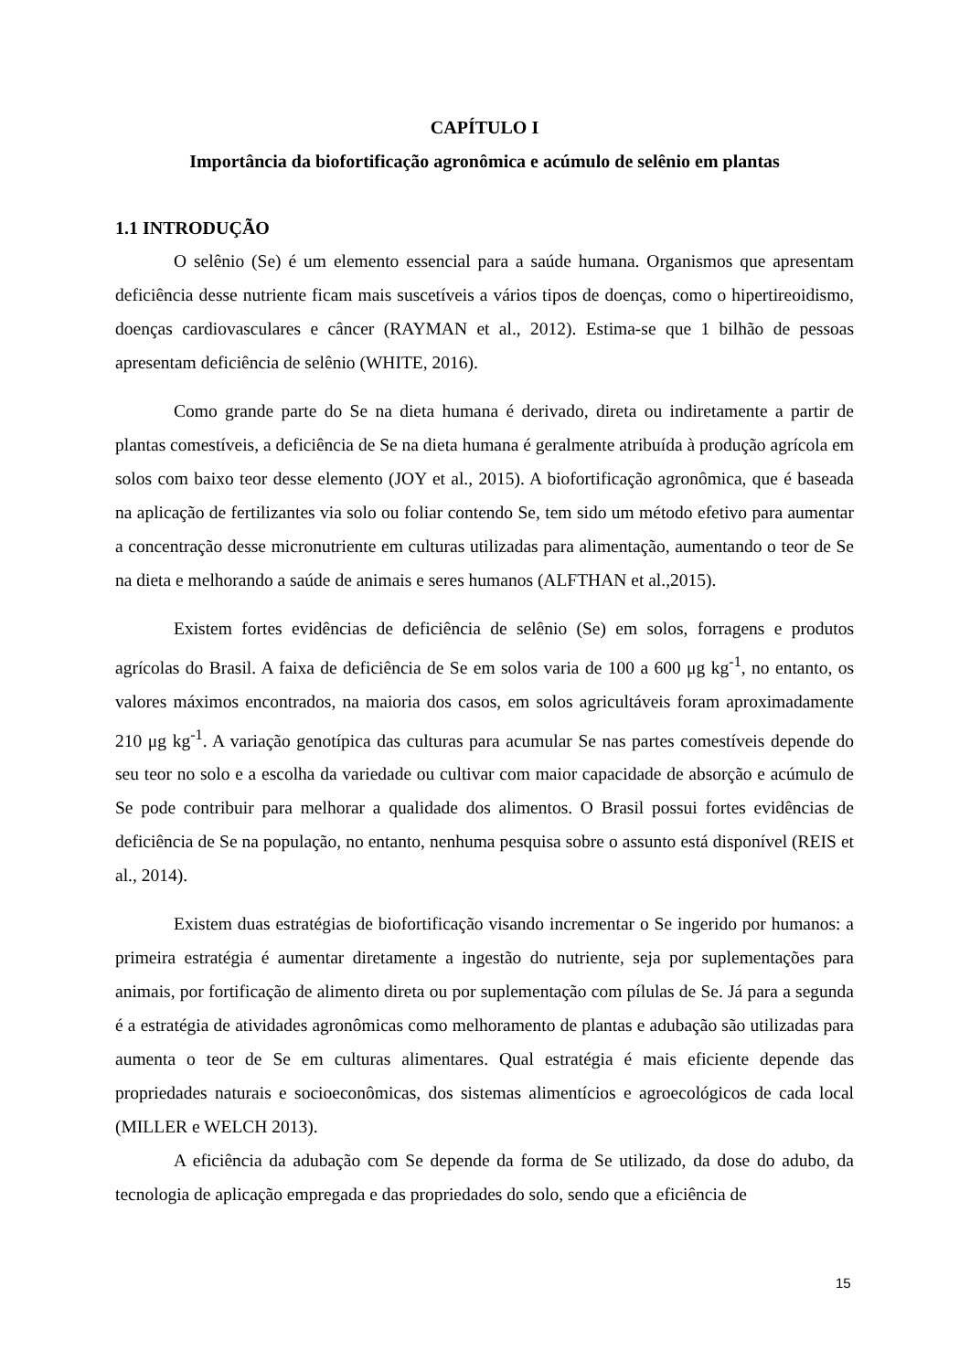CAPÍTULO I
Importância da biofortificação agronômica e acúmulo de selênio em plantas
1.1 INTRODUÇÃO
O selênio (Se) é um elemento essencial para a saúde humana. Organismos que apresentam deficiência desse nutriente ficam mais suscetíveis a vários tipos de doenças, como o hipertireoidismo, doenças cardiovasculares e câncer (RAYMAN et al., 2012). Estima-se que 1 bilhão de pessoas apresentam deficiência de selênio (WHITE, 2016).
Como grande parte do Se na dieta humana é derivado, direta ou indiretamente a partir de plantas comestíveis, a deficiência de Se na dieta humana é geralmente atribuída à produção agrícola em solos com baixo teor desse elemento (JOY et al., 2015). A biofortificação agronômica, que é baseada na aplicação de fertilizantes via solo ou foliar contendo Se, tem sido um método efetivo para aumentar a concentração desse micronutriente em culturas utilizadas para alimentação, aumentando o teor de Se na dieta e melhorando a saúde de animais e seres humanos (ALFTHAN et al.,2015).
Existem fortes evidências de deficiência de selênio (Se) em solos, forragens e produtos agrícolas do Brasil. A faixa de deficiência de Se em solos varia de 100 a 600 μg kg<sup>-1</sup>, no entanto, os valores máximos encontrados, na maioria dos casos, em solos agricultáveis foram aproximadamente 210 μg kg<sup>-1</sup>. A variação genotípica das culturas para acumular Se nas partes comestíveis depende do seu teor no solo e a escolha da variedade ou cultivar com maior capacidade de absorção e acúmulo de Se pode contribuir para melhorar a qualidade dos alimentos. O Brasil possui fortes evidências de deficiência de Se na população, no entanto, nenhuma pesquisa sobre o assunto está disponível (REIS et al., 2014).
Existem duas estratégias de biofortificação visando incrementar o Se ingerido por humanos: a primeira estratégia é aumentar diretamente a ingestão do nutriente, seja por suplementações para animais, por fortificação de alimento direta ou por suplementação com pílulas de Se. Já para a segunda é a estratégia de atividades agronômicas como melhoramento de plantas e adubação são utilizadas para aumenta o teor de Se em culturas alimentares. Qual estratégia é mais eficiente depende das propriedades naturais e socioeconômicas, dos sistemas alimentícios e agroecológicos de cada local (MILLER e WELCH 2013).
A eficiência da adubação com Se depende da forma de Se utilizado, da dose do adubo, da tecnologia de aplicação empregada e das propriedades do solo, sendo que a eficiência de
15